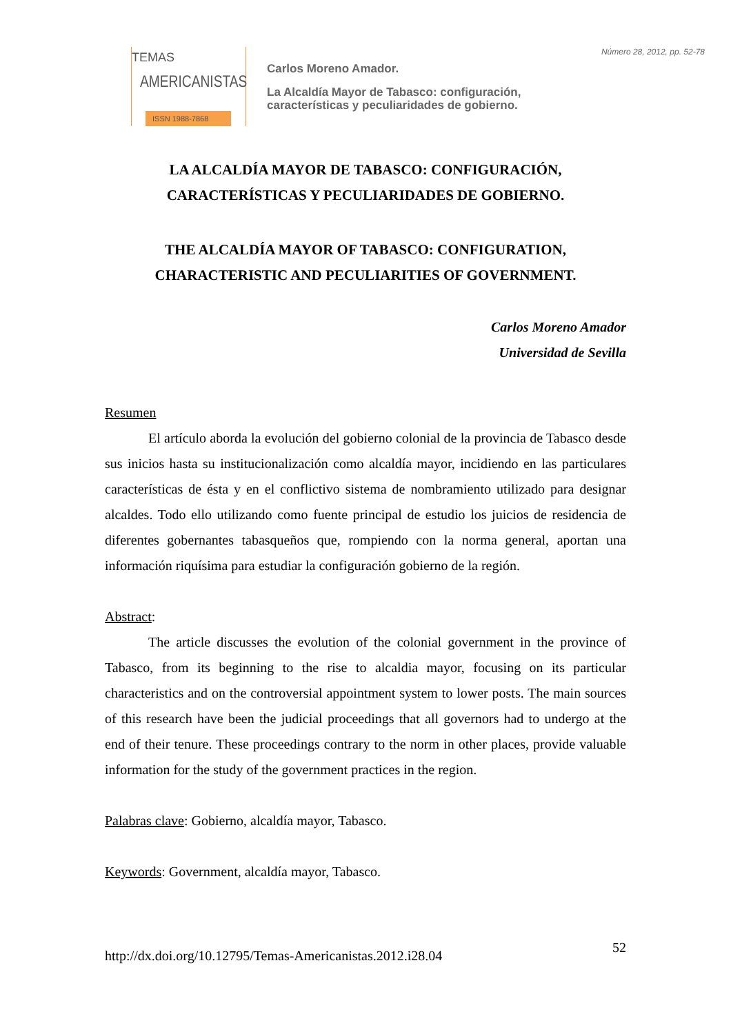TEMAS
AMERICANISTAS
ISSN 1988-7868
Número 28, 2012, pp. 52-78
Carlos Moreno Amador.
La Alcaldía Mayor de Tabasco: configuración,
características y peculiaridades de gobierno.
LA ALCALDÍA MAYOR DE TABASCO: CONFIGURACIÓN,
CARACTERÍSTICAS Y PECULIARIDADES DE GOBIERNO.
THE ALCALDÍA MAYOR OF TABASCO: CONFIGURATION,
CHARACTERISTIC AND PECULIARITIES OF GOVERNMENT.
Carlos Moreno Amador
Universidad de Sevilla
Resumen
El artículo aborda la evolución del gobierno colonial de la provincia de Tabasco desde sus inicios hasta su institucionalización como alcaldía mayor, incidiendo en las particulares características de ésta y en el conflictivo sistema de nombramiento utilizado para designar alcaldes. Todo ello utilizando como fuente principal de estudio los juicios de residencia de diferentes gobernantes tabasqueños que, rompiendo con la norma general, aportan una información riquísima para estudiar la configuración gobierno de la región.
Abstract:
The article discusses the evolution of the colonial government in the province of Tabasco, from its beginning to the rise to alcaldia mayor, focusing on its particular characteristics and on the controversial appointment system to lower posts. The main sources of this research have been the judicial proceedings that all governors had to undergo at the end of their tenure. These proceedings contrary to the norm in other places, provide valuable information for the study of the government practices in the region.
Palabras clave: Gobierno, alcaldía mayor, Tabasco.
Keywords: Government, alcaldía mayor, Tabasco.
http://dx.doi.org/10.12795/Temas-Americanistas.2012.i28.04 52